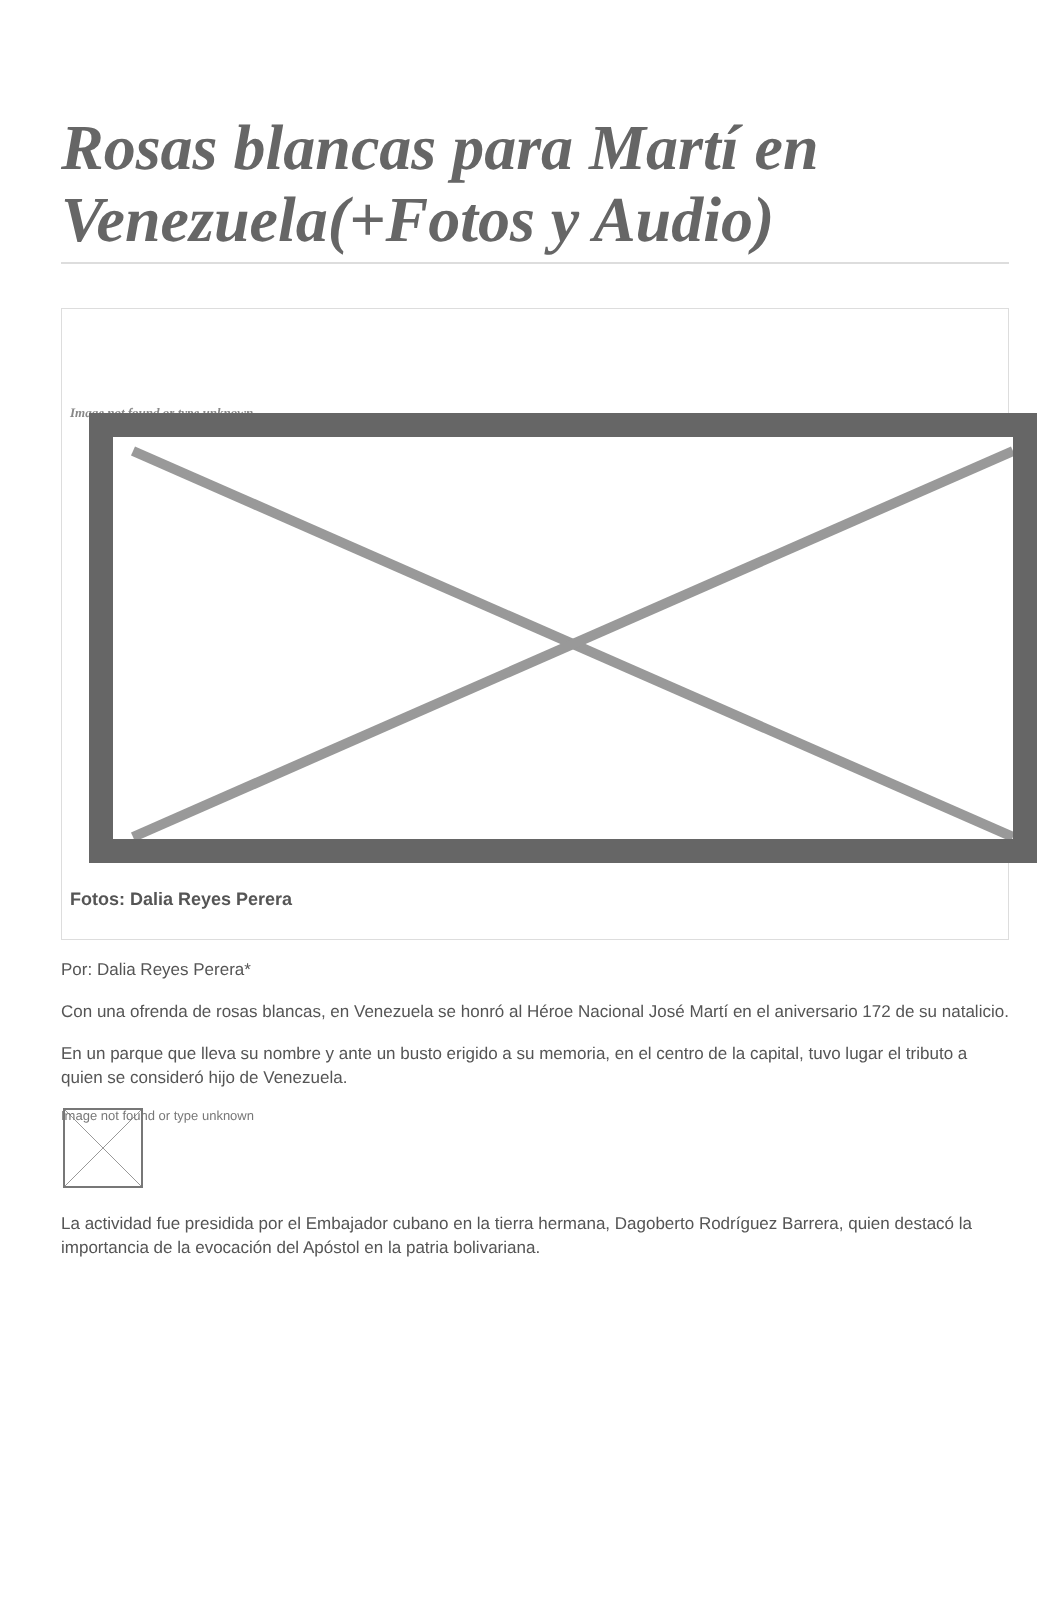Rosas blancas para Martí en Venezuela(+Fotos y Audio)
Image not found or type unknown
Fotos: Dalia Reyes Perera
Por: Dalia Reyes Perera*
Con una ofrenda de rosas blancas, en Venezuela se honró al Héroe Nacional José Martí en el aniversario 172 de su natalicio.
En un parque que lleva su nombre y ante un busto erigido a su memoria, en el centro de la capital, tuvo lugar el tributo a quien se consideró hijo de Venezuela.
Image not found or type unknown
La actividad fue presidida por el Embajador cubano en la tierra hermana, Dagoberto Rodríguez Barrera, quien destacó la importancia de la evocación del Apóstol en la patria bolivariana.